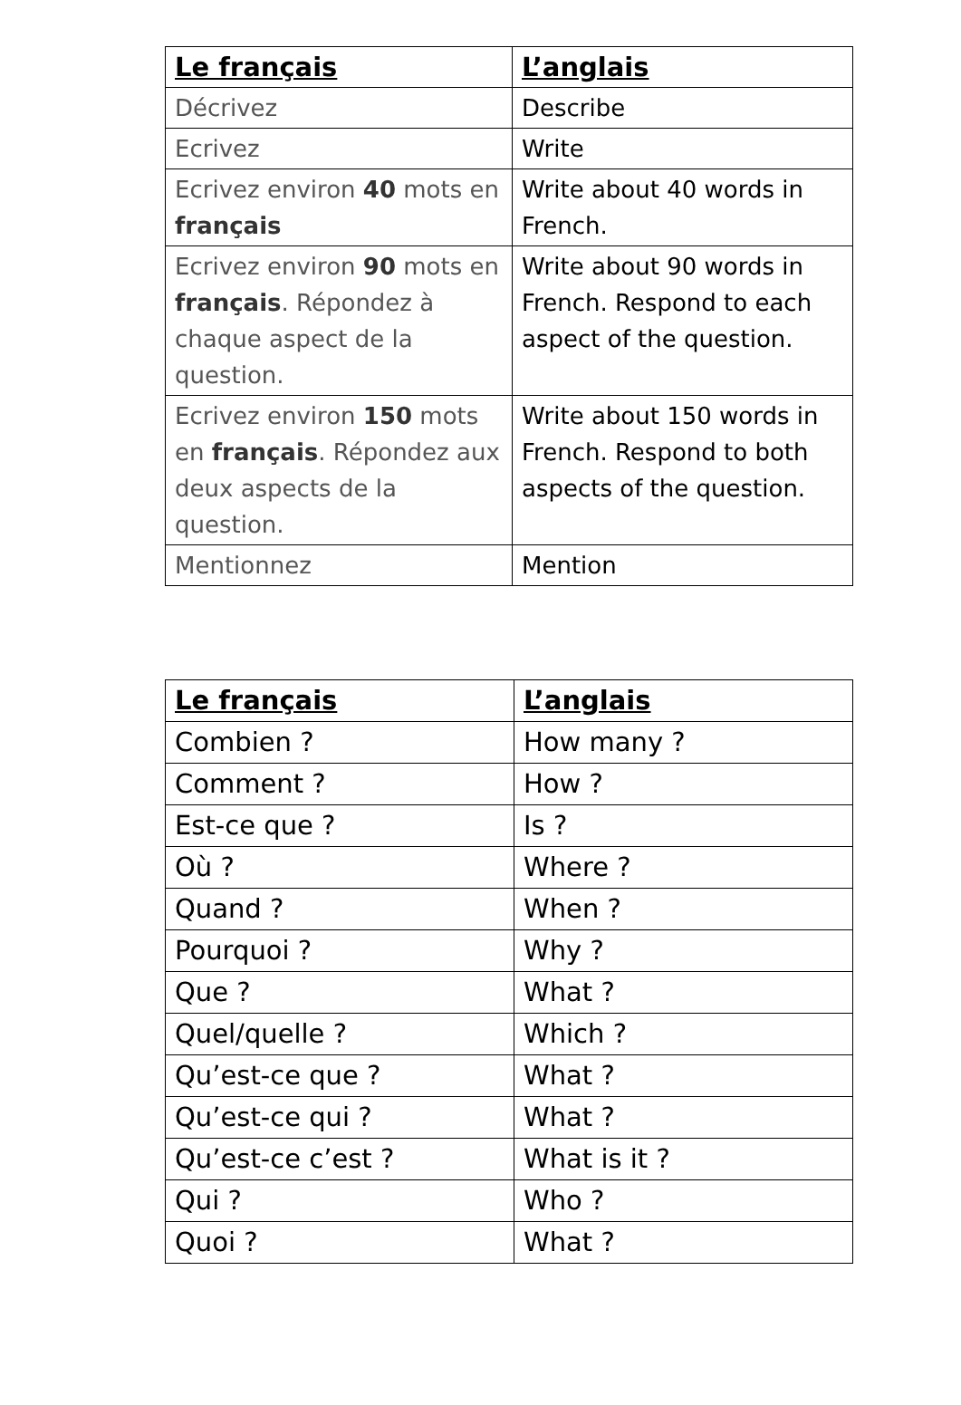| Le français | L’anglais |
| --- | --- |
| Décrivez | Describe |
| Ecrivez | Write |
| Ecrivez environ 40 mots en français | Write about 40 words in French. |
| Ecrivez environ 90 mots en français . Répondez à chaque aspect de la question. | Write about 90 words in French. Respond to each aspect of the question. |
| Ecrivez environ 150 mots en français . Répondez aux deux aspects de la question. | Write about 150 words in French. Respond to both aspects of the question. |
| Mentionnez | Mention |
| Le français | L’anglais |
| --- | --- |
| Combien ? | How many ? |
| Comment ? | How ? |
| Est-ce que ? | Is ? |
| Où ? | Where ? |
| Quand ? | When ? |
| Pourquoi ? | Why ? |
| Que ? | What ? |
| Quel/quelle ? | Which ? |
| Qu’est-ce que ? | What ? |
| Qu’est-ce qui ? | What ? |
| Qu’est-ce c’est ? | What is it ? |
| Qui ? | Who ? |
| Quoi ? | What ? |